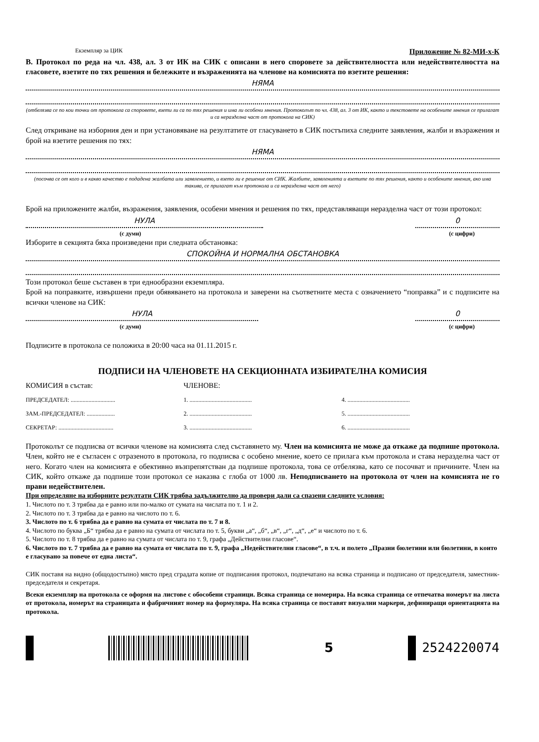Екземпляр за ЦИК Приложение № 82-МИ-х-К
В. Протокол по реда на чл. 438, ал. 3 от ИК на СИК с описани в него споровете за действителността или недействителността на гласовете, взетите по тях решения и бележките и възраженията на членове на комисията по взетите решения:
НЯМА
(отбелязва се по кои точки от протокола са споровете, взети ли са по тях решения и има ли особени мнения. Протоколът по чл. 438, ал. 3 от ИК, както и текстовете на особените мнения се прилагат и са неразделна част от протокола на СИК)
След откриване на изборния ден и при установяване на резултатите от гласуването в СИК постъпиха следните заявления, жалби и възражения и брой на взетите решения по тях:
НЯМА
(посочва се от кого и в какво качество е подадена жалбата или заявлението, и взето ли е решение от СИК. Жалбите, заявленията и взетите по тях решения, както и особените мнения, ако има такива, се прилагат към протокола и са неразделна част от него)
Брой на приложените жалби, възражения, заявления, особени мнения и решения по тях, представляващи неразделна част от този протокол:
НУЛА
0
(с думи) (с цифри)
Изборите в секцията бяха произведени при следната обстановка:
СПОКОЙНА И НОРМАЛНА ОБСТАНОВКА
Този протокол беше съставен в три еднообразни екземпляра.
Брой на поправките, извършени преди обявяването на протокола и заверени на съответните места с означението “поправка” и с подписите на всички членове на СИК:
НУЛА
0
(с думи) (с цифри)
Подписите в протокола се положиха в 20:00 часа на 01.11.2015 г.
ПОДПИСИ НА ЧЛЕНОВЕТЕ НА СЕКЦИОННАТА ИЗБИРАТЕЛНА КОМИСИЯ
КОМИСИЯ в състав:
ЧЛЕНОВЕ:
ПРЕДСЕДАТЕЛ: ..............................
1. ..........................................
4. ..........................................
ЗАМ.-ПРЕДСЕДАТЕЛ: ...................
2. ..........................................
5. ..........................................
СЕКРЕТАР: .....................................
3. ..........................................
6. ..........................................
Протоколът се подписва от всички членове на комисията след съставянето му. Член на комисията не може да откаже да подпише протокола. Член, който не е съгласен с отразеното в протокола, го подписва с особено мнение, което се прилага към протокола и става неразделна част от него. Когато член на комисията е обективно възпрепятстван да подпише протокола, това се отбелязва, като се посочват и причините. Член на СИК, който откаже да подпише този протокол се наказва с глоба от 1000 лв. Неподписването на протокола от член на комисията не го прави недействителен.
При определяне на изборните резултати СИК трябва задължително да провери дали са спазени следните условия:
1. Числото по т. 3 трябва да е равно или по-малко от сумата на числата по т. 1 и 2.
2. Числото по т. 3 трябва да е равно на числото по т. 6.
3. Числото по т. 6 трябва да е равно на сумата от числата по т. 7 и 8.
4. Числото по буква „Б“ трябва да е равно на сумата от числата по т. 5, букви „а“, „б“, „в“, „г“, „д“, „е“ и числото по т. 6.
5. Числото по т. 8 трябва да е равно на сумата от числата по т. 9, графа „Действителни гласове“.
6. Числото по т. 7 трябва да е равно на сумата от числата по т. 9, графа „Недействителни гласове“, в т.ч. и полето „Празни бюлетини или бюлетини, в които е гласувано за повече от една листа“.
СИК поставя на видно (общодостъпно) място пред сградата копие от подписания протокол, подпечатано на всяка страница и подписано от председателя, заместник-председателя и секретаря.
Всеки екземпляр на протокола се оформя на листове с обособени страници. Всяка страница се номерира. На всяка страница се отпечатва номерът на листа от протокола, номерът на страницата и фабричният номер на формуляра. На всяка страница се поставят визуални маркери, дефиниращи ориентацията на протокола.
5 2524220074